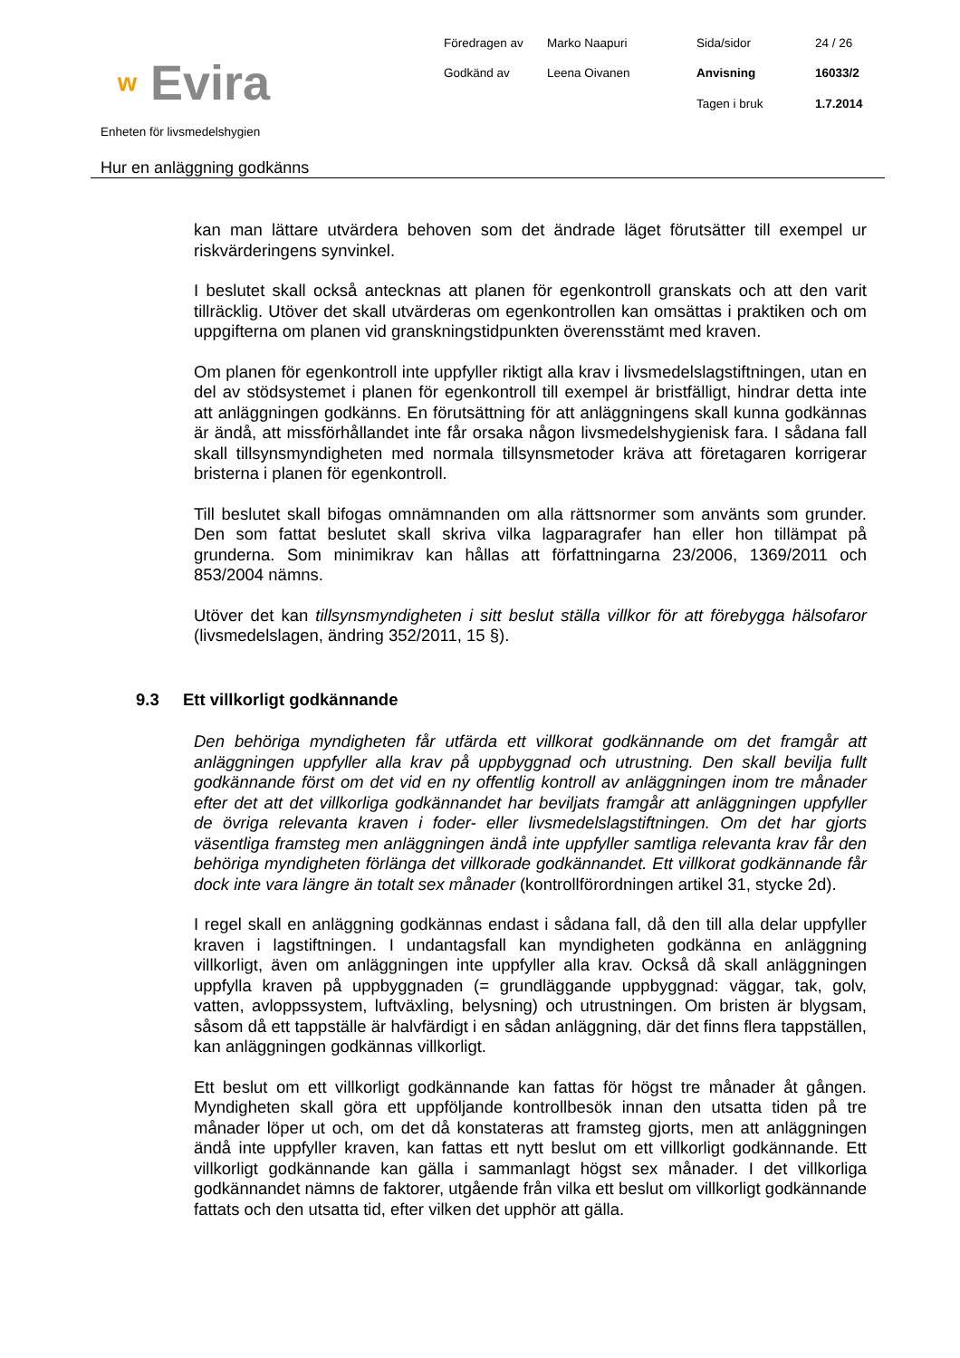ʷ Evira
Föredragen av
Marko Naapuri
Sida/sidor
24 / 26
Godkänd av
Leena Oivanen
Anvisning
16033/2
Tagen i bruk
1.7.2014
Enheten för livsmedelshygien
Hur en anläggning godkänns
kan man lättare utvärdera behoven som det ändrade läget förutsätter till exempel ur riskvärderingens synvinkel.
I beslutet skall också antecknas att planen för egenkontroll granskats och att den varit tillräcklig. Utöver det skall utvärderas om egenkontrollen kan omsättas i praktiken och om uppgifterna om planen vid granskningstidpunkten överensstämt med kraven.
Om planen för egenkontroll inte uppfyller riktigt alla krav i livsmedelslagstiftningen, utan en del av stödsystemet i planen för egenkontroll till exempel är bristfälligt, hindrar detta inte att anläggningen godkänns. En förutsättning för att anläggningens skall kunna godkännas är ändå, att missförhållandet inte får orsaka någon livsmedelshygienisk fara. I sådana fall skall tillsynsmyndigheten med normala tillsynsmetoder kräva att företagaren korrigerar bristerna i planen för egenkontroll.
Till beslutet skall bifogas omnämnanden om alla rättsnormer som använts som grunder. Den som fattat beslutet skall skriva vilka lagparagrafer han eller hon tillämpat på grunderna. Som minimikrav kan hållas att författningarna 23/2006, 1369/2011 och 853/2004 nämns.
Utöver det kan tillsynsmyndigheten i sitt beslut ställa villkor för att förebygga hälsofaror (livsmedelslagen, ändring 352/2011, 15 §).
9.3 Ett villkorligt godkännande
Den behöriga myndigheten får utfärda ett villkorat godkännande om det framgår att anläggningen uppfyller alla krav på uppbyggnad och utrustning. Den skall bevilja fullt godkännande först om det vid en ny offentlig kontroll av anläggningen inom tre månader efter det att det villkorliga godkännandet har beviljats framgår att anläggningen uppfyller de övriga relevanta kraven i foder- eller livsmedelslagstiftningen. Om det har gjorts väsentliga framsteg men anläggningen ändå inte uppfyller samtliga relevanta krav får den behöriga myndigheten förlänga det villkorade godkännandet. Ett villkorat godkännande får dock inte vara längre än totalt sex månader (kontrollförordningen artikel 31, stycke 2d).
I regel skall en anläggning godkännas endast i sådana fall, då den till alla delar uppfyller kraven i lagstiftningen. I undantagsfall kan myndigheten godkänna en anläggning villkorligt, även om anläggningen inte uppfyller alla krav. Också då skall anläggningen uppfylla kraven på uppbyggnaden (= grundläggande uppbyggnad: väggar, tak, golv, vatten, avloppssystem, luftväxling, belysning) och utrustningen. Om bristen är blygsam, såsom då ett tappställe är halvfärdigt i en sådan anläggning, där det finns flera tappställen, kan anläggningen godkännas villkorligt.
Ett beslut om ett villkorligt godkännande kan fattas för högst tre månader åt gången. Myndigheten skall göra ett uppföljande kontrollbesök innan den utsatta tiden på tre månader löper ut och, om det då konstateras att framsteg gjorts, men att anläggningen ändå inte uppfyller kraven, kan fattas ett nytt beslut om ett villkorligt godkännande. Ett villkorligt godkännande kan gälla i sammanlagt högst sex månader. I det villkorliga godkännandet nämns de faktorer, utgående från vilka ett beslut om villkorligt godkännande fattats och den utsatta tid, efter vilken det upphör att gälla.